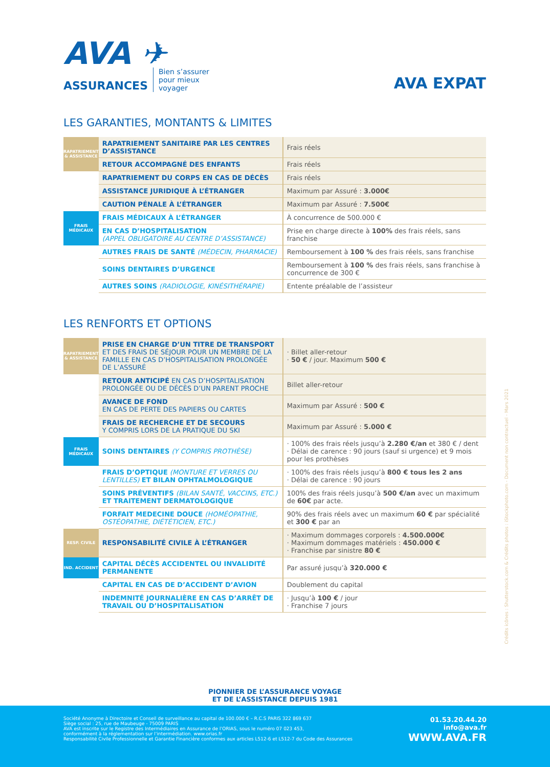AVA ✈
ASSURANCES Bien s’assurer
pour mieux
voyager
AVA EXPAT
LES GARANTIES, MONTANTS & LIMITES
| RAPATRIEMENT & ASSISTANCE | RAPATRIEMENT SANITAIRE PAR LES CENTRES D’ASSISTANCE | Frais réels |
| | RETOUR ACCOMPAGNÉ DES ENFANTS | Frais réels |
| | RAPATRIEMENT DU CORPS EN CAS DE DÉCÈS | Frais réels |
| | ASSISTANCE JURIDIQUE À L’ÉTRANGER | Maximum par Assuré : 3.000€ |
| | CAUTION PÉNALE À L’ÉTRANGER | Maximum par Assuré : 7.500€ |
| FRAIS MÉDICAUX | FRAIS MÉDICAUX À L’ÉTRANGER | À concurrence de 500.000 € |
| | EN CAS D’HOSPITALISATION (APPEL OBLIGATOIRE AU CENTRE D’ASSISTANCE) | Prise en charge directe à 100% des frais réels, sans franchise |
| | AUTRES FRAIS DE SANTÉ (MÉDECIN, PHARMACIE) | Remboursement à 100 % des frais réels, sans franchise |
| | SOINS DENTAIRES D’URGENCE | Remboursement à 100 % des frais réels, sans franchise à concurrence de 300 € |
| | AUTRES SOINS (RADIOLOGIE, KINÉSITHÉRAPIE) | Entente préalable de l’assisteur |
LES RENFORTS ET OPTIONS
| RAPATRIEMENT & ASSISTANCE | PRISE EN CHARGE D’UN TITRE DE TRANSPORT ET DES FRAIS DE SÉJOUR POUR UN MEMBRE DE LA FAMILLE EN CAS D’HOSPITALISATION PROLONGÉE DE L’ASSURÉ | · Billet aller-retour · 50 € / jour. Maximum 500 € |
| | RETOUR ANTICIPÉ EN CAS D’HOSPITALISATION PROLONGÉE OU DE DÉCÈS D’UN PARENT PROCHE | Billet aller-retour |
| | AVANCE DE FOND EN CAS DE PERTE DES PAPIERS OU CARTES | Maximum par Assuré : 500 € |
| | FRAIS DE RECHERCHE ET DE SECOURS Y COMPRIS LORS DE LA PRATIQUE DU SKI | Maximum par Assuré : 5.000 € |
| FRAIS MÉDICAUX | SOINS DENTAIRES (Y COMPRIS PROTHÈSE) | · 100% des frais réels jusqu’à 2.280 €/an et 380 € / dent · Délai de carence : 90 jours (sauf si urgence) et 9 mois pour les prothèses |
| | FRAIS D’OPTIQUE (MONTURE ET VERRES OU LENTILLES) ET BILAN OPHTALMOLOGIQUE | · 100% des frais réels jusqu’à 800 € tous les 2 ans · Délai de carence : 90 jours |
| | SOINS PRÉVENTIFS (BILAN SANTÉ, VACCINS, ETC.) ET TRAITEMENT DERMATOLOGIQUE | 100% des frais réels jusqu’à 500 €/an avec un maximum de 60€ par acte. |
| | FORFAIT MEDECINE DOUCE (HOMÉOPATHIE, OSTÉOPATHIE, DIÉTÉTICIEN, ETC.) | 90% des frais réels avec un maximum 60 € par spécialité et 300 € par an |
| RESP. CIVILE | RESPONSABILITÉ CIVILE À L’ÉTRANGER | · Maximum dommages corporels : 4.500.000€ · Maximum dommages matériels : 450.000 € · Franchise par sinistre 80 € |
| IND. ACCIDENT | CAPITAL DÉCÈS ACCIDENTEL OU INVALIDITÉ PERMANENTE | Par assuré jusqu’à 320.000 € |
| | CAPITAL EN CAS DE D’ACCIDENT D’AVION | Doublement du capital |
| | INDEMNITÉ JOURNALIÈRE EN CAS D’ARRÊT DE TRAVAIL OU D’HOSPITALISATION | · Jusqu’à 100 € / jour · Franchise 7 jours |
Crédits icônes : Shutterstock.com & Crédits photos : iStockphoto.com - Document non contractuel - Mars 2021
PIONNIER DE L’ASSURANCE VOYAGE
ET DE L’ASSISTANCE DEPUIS 1981
Société Anonyme à Directoire et Conseil de surveillance au capital de 100.000 € – R.C.S PARIS 322 869 637
Siège social : 25, rue de Maubeuge - 75009 PARIS
AVA est inscrite sur le Registre des Intermédiaires en Assurance de l’ORIAS, sous le numéro 07 023 453,
conformément à la réglementation sur l’intermédiation. www.orias.fr
Responsabilité Civile Professionnelle et Garantie Financière conformes aux articles L512-6 et L512-7 du Code des Assurances
01.53.20.44.20
info@ava.fr
WWW.AVA.FR